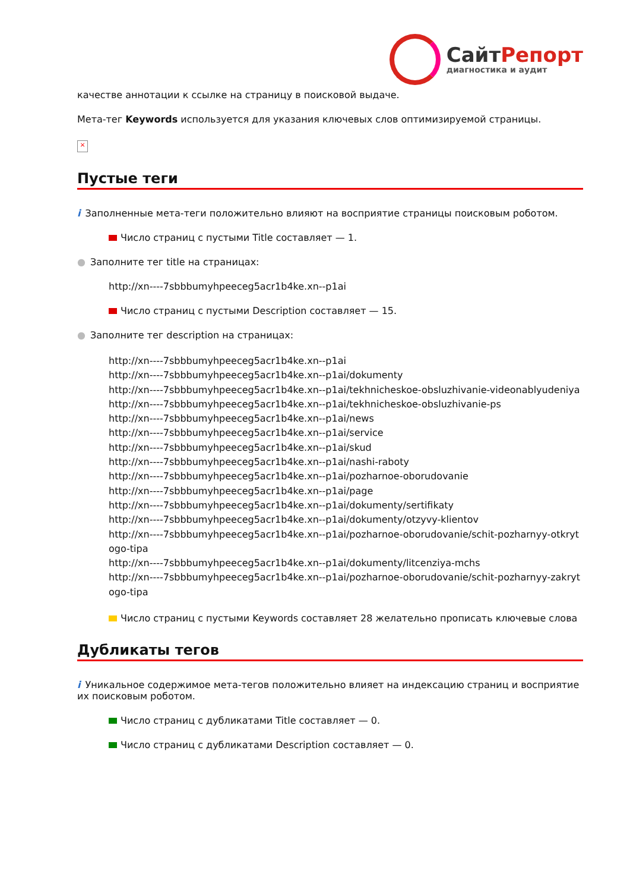СайтРепорт
диагностика и аудит
качестве аннотации к ссылке на страницу в поисковой выдаче.
Мета-тег Keywords используется для указания ключевых слов оптимизируемой страницы.
×
Пустые теги
i Заполненные мета-теги положительно влияют на восприятие страницы поисковым роботом.
Число страниц с пустыми Title составляет — 1.
● Заполните тег title на страницах:
http://xn----7sbbbumyhpeeceg5acr1b4ke.xn--p1ai
Число страниц с пустыми Description составляет — 15.
● Заполните тег description на страницах:
http://xn----7sbbbumyhpeeceg5acr1b4ke.xn--p1ai
http://xn----7sbbbumyhpeeceg5acr1b4ke.xn--p1ai/dokumenty
http://xn----7sbbbumyhpeeceg5acr1b4ke.xn--p1ai/tekhnicheskoe-obsluzhivanie-videonablyudeniya
http://xn----7sbbbumyhpeeceg5acr1b4ke.xn--p1ai/tekhnicheskoe-obsluzhivanie-ps
http://xn----7sbbbumyhpeeceg5acr1b4ke.xn--p1ai/news
http://xn----7sbbbumyhpeeceg5acr1b4ke.xn--p1ai/service
http://xn----7sbbbumyhpeeceg5acr1b4ke.xn--p1ai/skud
http://xn----7sbbbumyhpeeceg5acr1b4ke.xn--p1ai/nashi-raboty
http://xn----7sbbbumyhpeeceg5acr1b4ke.xn--p1ai/pozharnoe-oborudovanie
http://xn----7sbbbumyhpeeceg5acr1b4ke.xn--p1ai/page
http://xn----7sbbbumyhpeeceg5acr1b4ke.xn--p1ai/dokumenty/sertifikaty
http://xn----7sbbbumyhpeeceg5acr1b4ke.xn--p1ai/dokumenty/otzyvy-klientov
http://xn----7sbbbumyhpeeceg5acr1b4ke.xn--p1ai/pozharnoe-oborudovanie/schit-pozharnyy-otkrytogo-tipa
http://xn----7sbbbumyhpeeceg5acr1b4ke.xn--p1ai/dokumenty/litcenziya-mchs
http://xn----7sbbbumyhpeeceg5acr1b4ke.xn--p1ai/pozharnoe-oborudovanie/schit-pozharnyy-zakrytogo-tipa
Число страниц с пустыми Keywords составляет 28 желательно прописать ключевые слова
Дубликаты тегов
i Уникальное содержимое мета-тегов положительно влияет на индексацию страниц и восприятие их поисковым роботом.
Число страниц с дубликатами Title составляет — 0.
Число страниц с дубликатами Description составляет — 0.